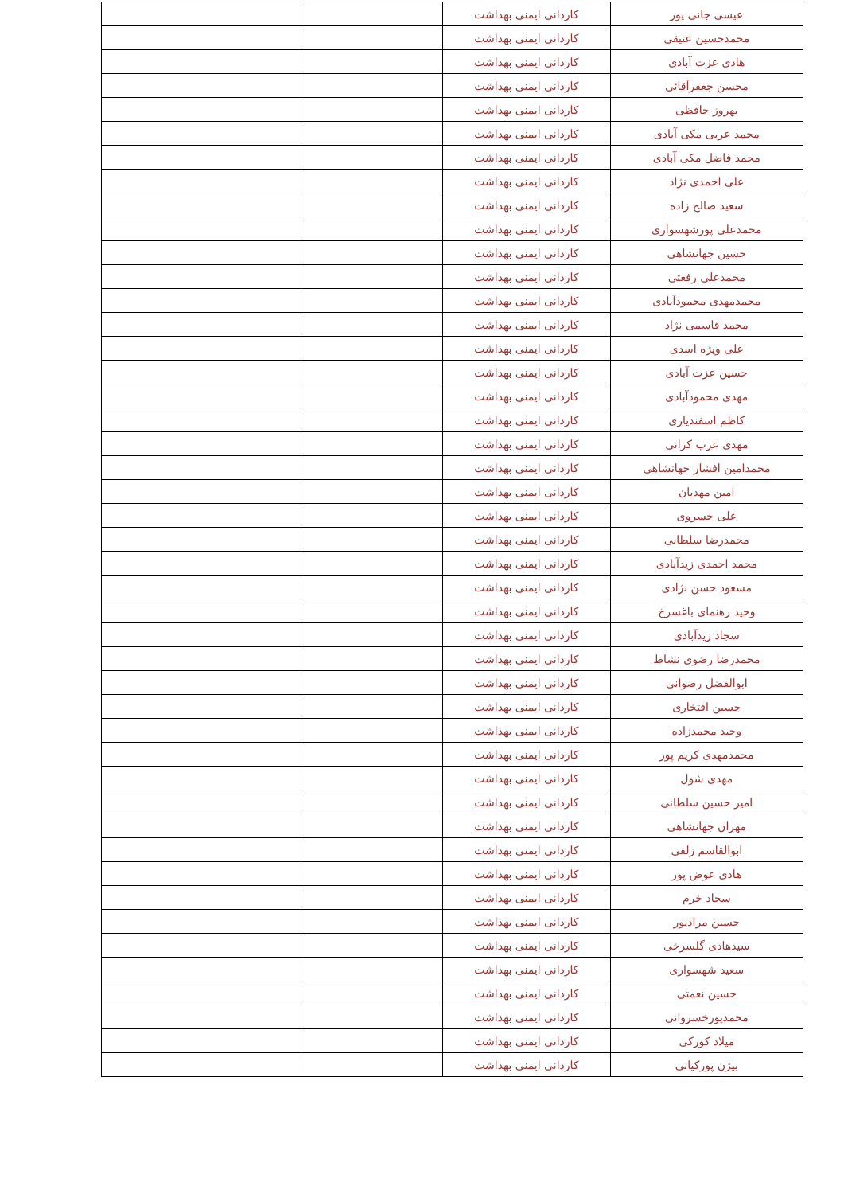| عیسی جانی پور | کاردانی ایمنی بهداشت | | |
| محمدحسین عتیقی | کاردانی ایمنی بهداشت | | |
| هادی عزت آبادی | کاردانی ایمنی بهداشت | | |
| محسن جعفرآقائی | کاردانی ایمنی بهداشت | | |
| بهروز حافظی | کاردانی ایمنی بهداشت | | |
| محمد عربی مکی آبادی | کاردانی ایمنی بهداشت | | |
| محمد فاضل مکی آبادی | کاردانی ایمنی بهداشت | | |
| علی احمدی نژاد | کاردانی ایمنی بهداشت | | |
| سعید صالح زاده | کاردانی ایمنی بهداشت | | |
| محمدعلی پورشهسواری | کاردانی ایمنی بهداشت | | |
| حسین جهانشاهی | کاردانی ایمنی بهداشت | | |
| محمدعلی رفعتی | کاردانی ایمنی بهداشت | | |
| محمدمهدی محمودآبادی | کاردانی ایمنی بهداشت | | |
| محمد قاسمی نژاد | کاردانی ایمنی بهداشت | | |
| علی ویژه اسدی | کاردانی ایمنی بهداشت | | |
| حسین عزت آبادی | کاردانی ایمنی بهداشت | | |
| مهدی محمودآبادی | کاردانی ایمنی بهداشت | | |
| کاظم اسفندیاری | کاردانی ایمنی بهداشت | | |
| مهدی عرب کرانی | کاردانی ایمنی بهداشت | | |
| محمدامین افشار جهانشاهی | کاردانی ایمنی بهداشت | | |
| امین مهدیان | کاردانی ایمنی بهداشت | | |
| علی خسروی | کاردانی ایمنی بهداشت | | |
| محمدرضا سلطانی | کاردانی ایمنی بهداشت | | |
| محمد احمدی زیدآبادی | کاردانی ایمنی بهداشت | | |
| مسعود حسن نژادی | کاردانی ایمنی بهداشت | | |
| وحید رهنمای باغسرخ | کاردانی ایمنی بهداشت | | |
| سجاد زیدآبادی | کاردانی ایمنی بهداشت | | |
| محمدرضا رضوی نشاط | کاردانی ایمنی بهداشت | | |
| ابوالفضل رضوانی | کاردانی ایمنی بهداشت | | |
| حسین افتخاری | کاردانی ایمنی بهداشت | | |
| وحید محمدزاده | کاردانی ایمنی بهداشت | | |
| محمدمهدی کریم پور | کاردانی ایمنی بهداشت | | |
| مهدی شول | کاردانی ایمنی بهداشت | | |
| امیر حسین سلطانی | کاردانی ایمنی بهداشت | | |
| مهران جهانشاهی | کاردانی ایمنی بهداشت | | |
| ابوالقاسم زلفی | کاردانی ایمنی بهداشت | | |
| هادی عوض پور | کاردانی ایمنی بهداشت | | |
| سجاد خرم | کاردانی ایمنی بهداشت | | |
| حسین مرادپور | کاردانی ایمنی بهداشت | | |
| سیدهادی گلسرخی | کاردانی ایمنی بهداشت | | |
| سعید شهسواری | کاردانی ایمنی بهداشت | | |
| حسین نعمتی | کاردانی ایمنی بهداشت | | |
| محمدپورخسروانی | کاردانی ایمنی بهداشت | | |
| میلاد کورکی | کاردانی ایمنی بهداشت | | |
| بیژن پورکیانی | کاردانی ایمنی بهداشت | | |